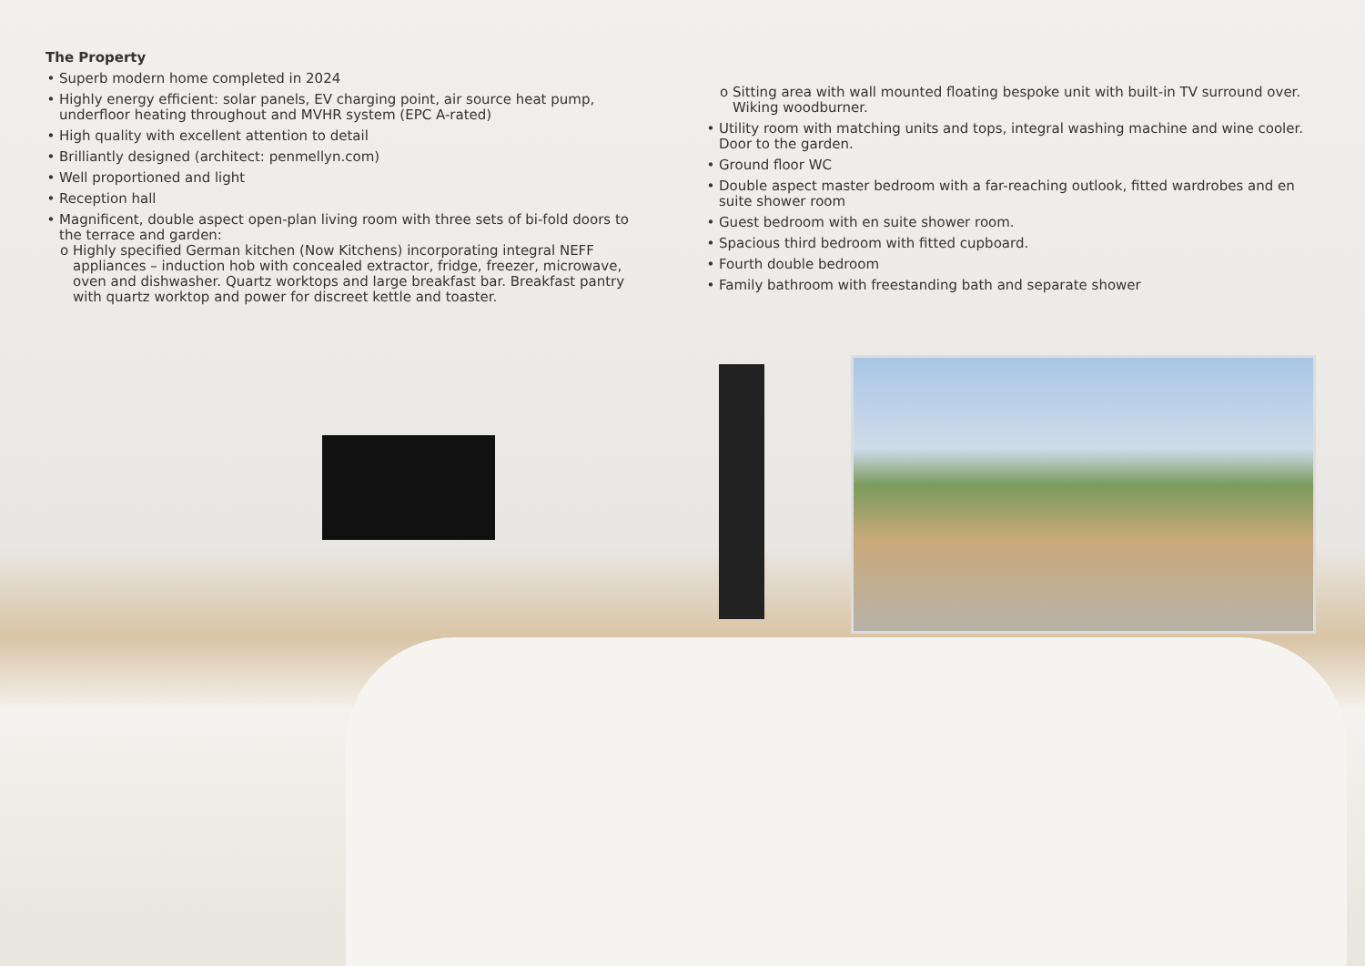The Property
Superb modern home completed in 2024
Highly energy efficient: solar panels, EV charging point, air source heat pump, underfloor heating throughout and MVHR system (EPC A-rated)
High quality with excellent attention to detail
Brilliantly designed (architect: penmellyn.com)
Well proportioned and light
Reception hall
Magnificent, double aspect open-plan living room with three sets of bi-fold doors to the terrace and garden:
Highly specified German kitchen (Now Kitchens) incorporating integral NEFF appliances – induction hob with concealed extractor, fridge, freezer, microwave, oven and dishwasher. Quartz worktops and large breakfast bar. Breakfast pantry with quartz worktop and power for discreet kettle and toaster.
Sitting area with wall mounted floating bespoke unit with built-in TV surround over. Wiking woodburner.
Utility room with matching units and tops, integral washing machine and wine cooler. Door to the garden.
Ground floor WC
Double aspect master bedroom with a far-reaching outlook, fitted wardrobes and en suite shower room
Guest bedroom with en suite shower room.
Spacious third bedroom with fitted cupboard.
Fourth double bedroom
Family bathroom with freestanding bath and separate shower